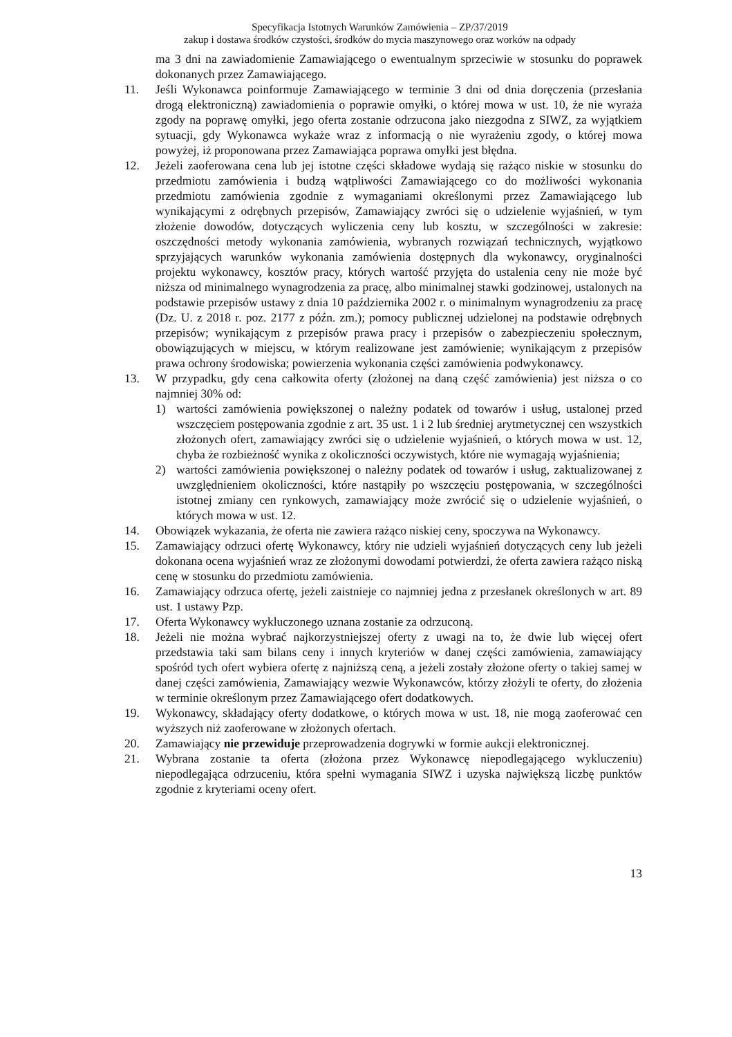Specyfikacja Istotnych Warunków Zamówienia – ZP/37/2019
zakup i dostawa środków czystości, środków do mycia maszynowego oraz worków na odpady
ma 3 dni na zawiadomienie Zamawiającego o ewentualnym sprzeciwie w stosunku do poprawek dokonanych przez Zamawiającego.
11. Jeśli Wykonawca poinformuje Zamawiającego w terminie 3 dni od dnia doręczenia (przesłania drogą elektroniczną) zawiadomienia o poprawie omyłki, o której mowa w ust. 10, że nie wyraża zgody na poprawę omyłki, jego oferta zostanie odrzucona jako niezgodna z SIWZ, za wyjątkiem sytuacji, gdy Wykonawca wykaże wraz z informacją o nie wyrażeniu zgody, o której mowa powyżej, iż proponowana przez Zamawiająca poprawa omyłki jest błędna.
12. Jeżeli zaoferowana cena lub jej istotne części składowe wydają się rażąco niskie w stosunku do przedmiotu zamówienia i budzą wątpliwości Zamawiającego co do możliwości wykonania przedmiotu zamówienia zgodnie z wymaganiami określonymi przez Zamawiającego lub wynikającymi z odrębnych przepisów, Zamawiający zwróci się o udzielenie wyjaśnień, w tym złożenie dowodów, dotyczących wyliczenia ceny lub kosztu, w szczególności w zakresie: oszczędności metody wykonania zamówienia, wybranych rozwiązań technicznych, wyjątkowo sprzyjających warunków wykonania zamówienia dostępnych dla wykonawcy, oryginalności projektu wykonawcy, kosztów pracy, których wartość przyjęta do ustalenia ceny nie może być niższa od minimalnego wynagrodzenia za pracę, albo minimalnej stawki godzinowej, ustalonych na podstawie przepisów ustawy z dnia 10 października 2002 r. o minimalnym wynagrodzeniu za pracę (Dz. U. z 2018 r. poz. 2177 z późn. zm.); pomocy publicznej udzielonej na podstawie odrębnych przepisów; wynikającym z przepisów prawa pracy i przepisów o zabezpieczeniu społecznym, obowiązujących w miejscu, w którym realizowane jest zamówienie; wynikającym z przepisów prawa ochrony środowiska; powierzenia wykonania części zamówienia podwykonawcy.
13. W przypadku, gdy cena całkowita oferty (złożonej na daną część zamówienia) jest niższa o co najmniej 30% od:
1) wartości zamówienia powiększonej o należny podatek od towarów i usług, ustalonej przed wszczęciem postępowania zgodnie z art. 35 ust. 1 i 2 lub średniej arytmetycznej cen wszystkich złożonych ofert, zamawiający zwróci się o udzielenie wyjaśnień, o których mowa w ust. 12, chyba że rozbieżność wynika z okoliczności oczywistych, które nie wymagają wyjaśnienia;
2) wartości zamówienia powiększonej o należny podatek od towarów i usług, zaktualizowanej z uwzględnieniem okoliczności, które nastąpiły po wszczęciu postępowania, w szczególności istotnej zmiany cen rynkowych, zamawiający może zwrócić się o udzielenie wyjaśnień, o których mowa w ust. 12.
14. Obowiązek wykazania, że oferta nie zawiera rażąco niskiej ceny, spoczywa na Wykonawcy.
15. Zamawiający odrzuci ofertę Wykonawcy, który nie udzieli wyjaśnień dotyczących ceny lub jeżeli dokonana ocena wyjaśnień wraz ze złożonymi dowodami potwierdzi, że oferta zawiera rażąco niską cenę w stosunku do przedmiotu zamówienia.
16. Zamawiający odrzuca ofertę, jeżeli zaistnieje co najmniej jedna z przesłanek określonych w art. 89 ust. 1 ustawy Pzp.
17. Oferta Wykonawcy wykluczonego uznana zostanie za odrzuconą.
18. Jeżeli nie można wybrać najkorzystniejszej oferty z uwagi na to, że dwie lub więcej ofert przedstawia taki sam bilans ceny i innych kryteriów w danej części zamówienia, zamawiający spośród tych ofert wybiera ofertę z najniższą ceną, a jeżeli zostały złożone oferty o takiej samej w danej części zamówienia, Zamawiający wezwie Wykonawców, którzy złożyli te oferty, do złożenia w terminie określonym przez Zamawiającego ofert dodatkowych.
19. Wykonawcy, składający oferty dodatkowe, o których mowa w ust. 18, nie mogą zaoferować cen wyższych niż zaoferowane w złożonych ofertach.
20. Zamawiający nie przewiduje przeprowadzenia dogrywki w formie aukcji elektronicznej.
21. Wybrana zostanie ta oferta (złożona przez Wykonawcę niepodlegającego wykluczeniu) niepodlegająca odrzuceniu, która spełni wymagania SIWZ i uzyska największą liczbę punktów zgodnie z kryteriami oceny ofert.
13